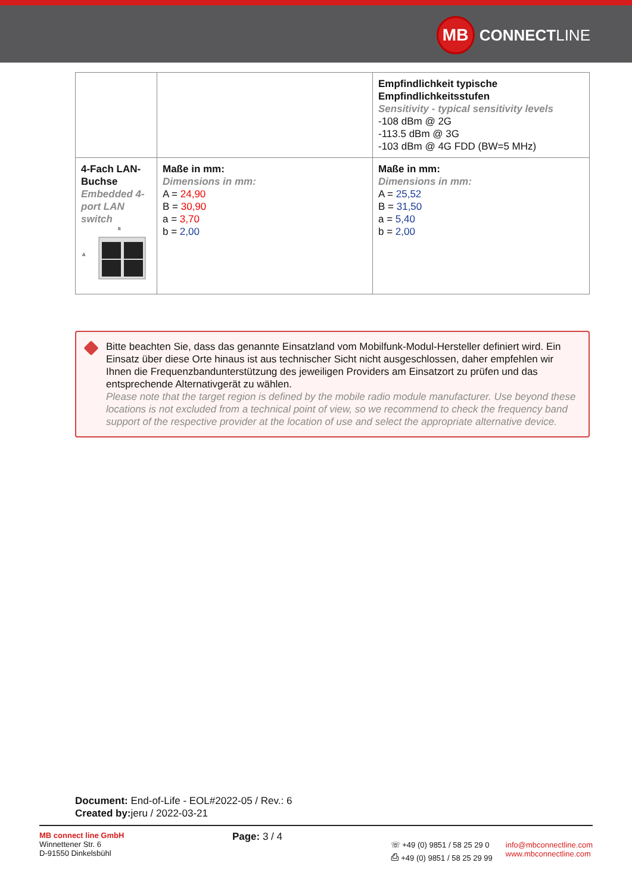MB
CONNECT LINE
| | | Empfindlichkeit typische Empfindlichkeitsstufen Sensitivity - typical sensitivity levels -108 dBm @ 2G -113.5 dBm @ 3G -103 dBm @ 4G FDD (BW=5 MHz) |
| 4-Fach LAN-Buchse Embedded 4-port LAN switch A B | Maße in mm: Dimensions in mm: A = 24,90 B = 30,90 a = 3,70 b = 2,00 | Maße in mm: Dimensions in mm: A = 25,52 B = 31,50 a = 5,40 b = 2,00 |
Bitte beachten Sie, dass das genannte Einsatzland vom Mobilfunk-Modul-Hersteller definiert wird. Ein Einsatz über diese Orte hinaus ist aus technischer Sicht nicht ausgeschlossen, daher empfehlen wir Ihnen die Frequenzbandunterstützung des jeweiligen Providers am Einsatzort zu prüfen und das entsprechende Alternativgerät zu wählen.
Please note that the target region is defined by the mobile radio module manufacturer. Use beyond these locations is not excluded from a technical point of view, so we recommend to check the frequency band support of the respective provider at the location of use and select the appropriate alternative device.
Document: End-of-Life - EOL#2022-05 / Rev.: 6
Created by: jeru / 2022-03-21
MB connect line GmbH
Winnettener Str. 6
D-91550 Dinkelsbühl
Page: 3 / 4
☏ +49 (0) 9851 / 58 25 29 0
⎙ +49 (0) 9851 / 58 25 29 99
info@mbconnectline.com
www.mbconnectline.com